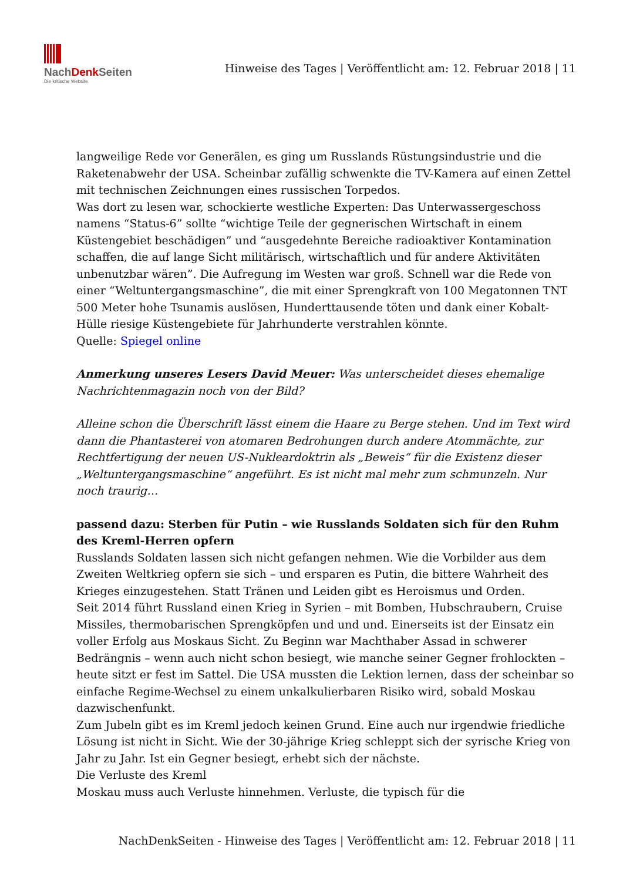NachDenk Seiten Die kritische Website
Hinweise des Tages | Veröffentlicht am: 12. Februar 2018 | 11
langweilige Rede vor Generälen, es ging um Russlands Rüstungsindustrie und die Raketenabwehr der USA. Scheinbar zufällig schwenkte die TV-Kamera auf einen Zettel mit technischen Zeichnungen eines russischen Torpedos.
Was dort zu lesen war, schockierte westliche Experten: Das Unterwassergeschoss namens “Status-6” sollte “wichtige Teile der gegnerischen Wirtschaft in einem Küstengebiet beschädigen” und “ausgedehnte Bereiche radioaktiver Kontamination schaffen, die auf lange Sicht militärisch, wirtschaftlich und für andere Aktivitäten unbenutzbar wären”. Die Aufregung im Westen war groß. Schnell war die Rede von einer “Weltuntergangsmaschine”, die mit einer Sprengkraft von 100 Megatonnen TNT 500 Meter hohe Tsunamis auslösen, Hunderttausende töten und dank einer Kobalt-Hülle riesige Küstengebiete für Jahrhunderte verstrahlen könnte.
Quelle: Spiegel online
Anmerkung unseres Lesers David Meuer: Was unterscheidet dieses ehemalige Nachrichtenmagazin noch von der Bild?
Alleine schon die Überschrift lässt einem die Haare zu Berge stehen. Und im Text wird dann die Phantasterei von atomaren Bedrohungen durch andere Atommächte, zur Rechtfertigung der neuen US-Nukleardoktrin als „Beweis“ für die Existenz dieser „Weltuntergangsmaschine“ angeführt. Es ist nicht mal mehr zum schmunzeln. Nur noch traurig…
passend dazu: Sterben für Putin – wie Russlands Soldaten sich für den Ruhm des Kreml-Herren opfern
Russlands Soldaten lassen sich nicht gefangen nehmen. Wie die Vorbilder aus dem Zweiten Weltkrieg opfern sie sich – und ersparen es Putin, die bittere Wahrheit des Krieges einzugestehen. Statt Tränen und Leiden gibt es Heroismus und Orden.
Seit 2014 führt Russland einen Krieg in Syrien – mit Bomben, Hubschraubern, Cruise Missiles, thermobarischen Sprengköpfen und und und. Einerseits ist der Einsatz ein voller Erfolg aus Moskaus Sicht. Zu Beginn war Machthaber Assad in schwerer Bedrängnis – wenn auch nicht schon besiegt, wie manche seiner Gegner frohlockten – heute sitzt er fest im Sattel. Die USA mussten die Lektion lernen, dass der scheinbar so einfache Regime-Wechsel zu einem unkalkulierbaren Risiko wird, sobald Moskau dazwischenfunkt.
Zum Jubeln gibt es im Kreml jedoch keinen Grund. Eine auch nur irgendwie friedliche Lösung ist nicht in Sicht. Wie der 30-jährige Krieg schleppt sich der syrische Krieg von Jahr zu Jahr. Ist ein Gegner besiegt, erhebt sich der nächste.
Die Verluste des Kreml
Moskau muss auch Verluste hinnehmen. Verluste, die typisch für die
NachDenkSeiten - Hinweise des Tages | Veröffentlicht am: 12. Februar 2018 | 11